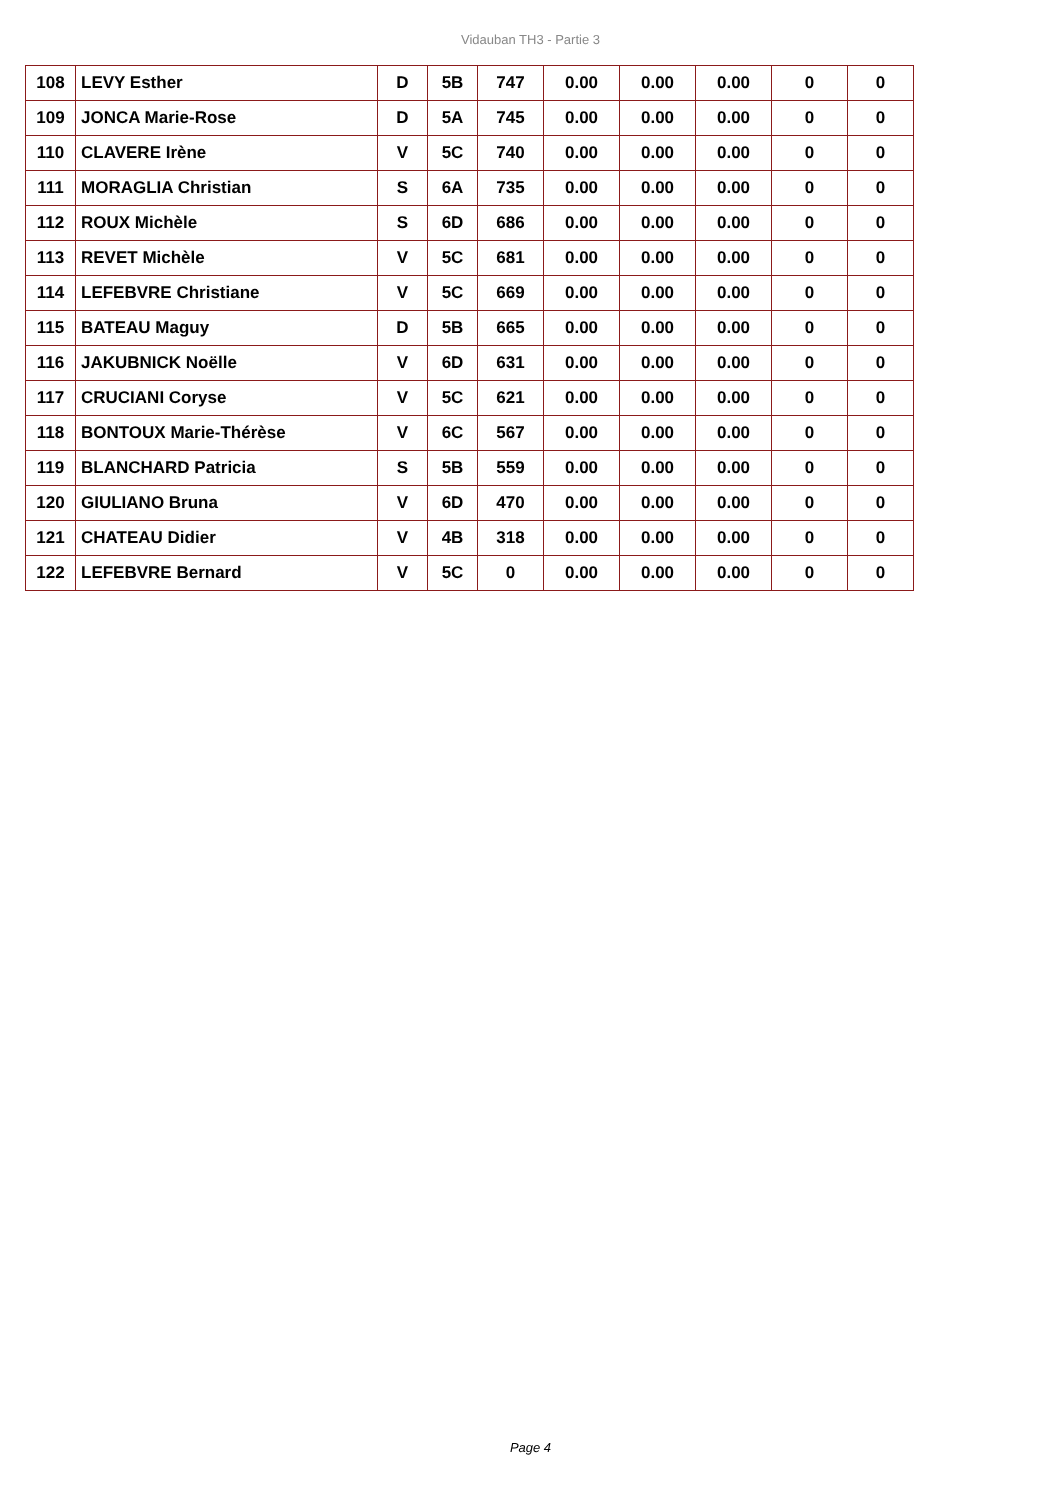Vidauban TH3 - Partie 3
| 108 | LEVY Esther | D | 5B | 747 | 0.00 | 0.00 | 0.00 | 0 | 0 |
| 109 | JONCA Marie-Rose | D | 5A | 745 | 0.00 | 0.00 | 0.00 | 0 | 0 |
| 110 | CLAVERE Irène | V | 5C | 740 | 0.00 | 0.00 | 0.00 | 0 | 0 |
| 111 | MORAGLIA Christian | S | 6A | 735 | 0.00 | 0.00 | 0.00 | 0 | 0 |
| 112 | ROUX Michèle | S | 6D | 686 | 0.00 | 0.00 | 0.00 | 0 | 0 |
| 113 | REVET Michèle | V | 5C | 681 | 0.00 | 0.00 | 0.00 | 0 | 0 |
| 114 | LEFEBVRE Christiane | V | 5C | 669 | 0.00 | 0.00 | 0.00 | 0 | 0 |
| 115 | BATEAU Maguy | D | 5B | 665 | 0.00 | 0.00 | 0.00 | 0 | 0 |
| 116 | JAKUBNICK Noëlle | V | 6D | 631 | 0.00 | 0.00 | 0.00 | 0 | 0 |
| 117 | CRUCIANI Coryse | V | 5C | 621 | 0.00 | 0.00 | 0.00 | 0 | 0 |
| 118 | BONTOUX Marie-Thérèse | V | 6C | 567 | 0.00 | 0.00 | 0.00 | 0 | 0 |
| 119 | BLANCHARD Patricia | S | 5B | 559 | 0.00 | 0.00 | 0.00 | 0 | 0 |
| 120 | GIULIANO Bruna | V | 6D | 470 | 0.00 | 0.00 | 0.00 | 0 | 0 |
| 121 | CHATEAU Didier | V | 4B | 318 | 0.00 | 0.00 | 0.00 | 0 | 0 |
| 122 | LEFEBVRE Bernard | V | 5C | 0 | 0.00 | 0.00 | 0.00 | 0 | 0 |
Page 4